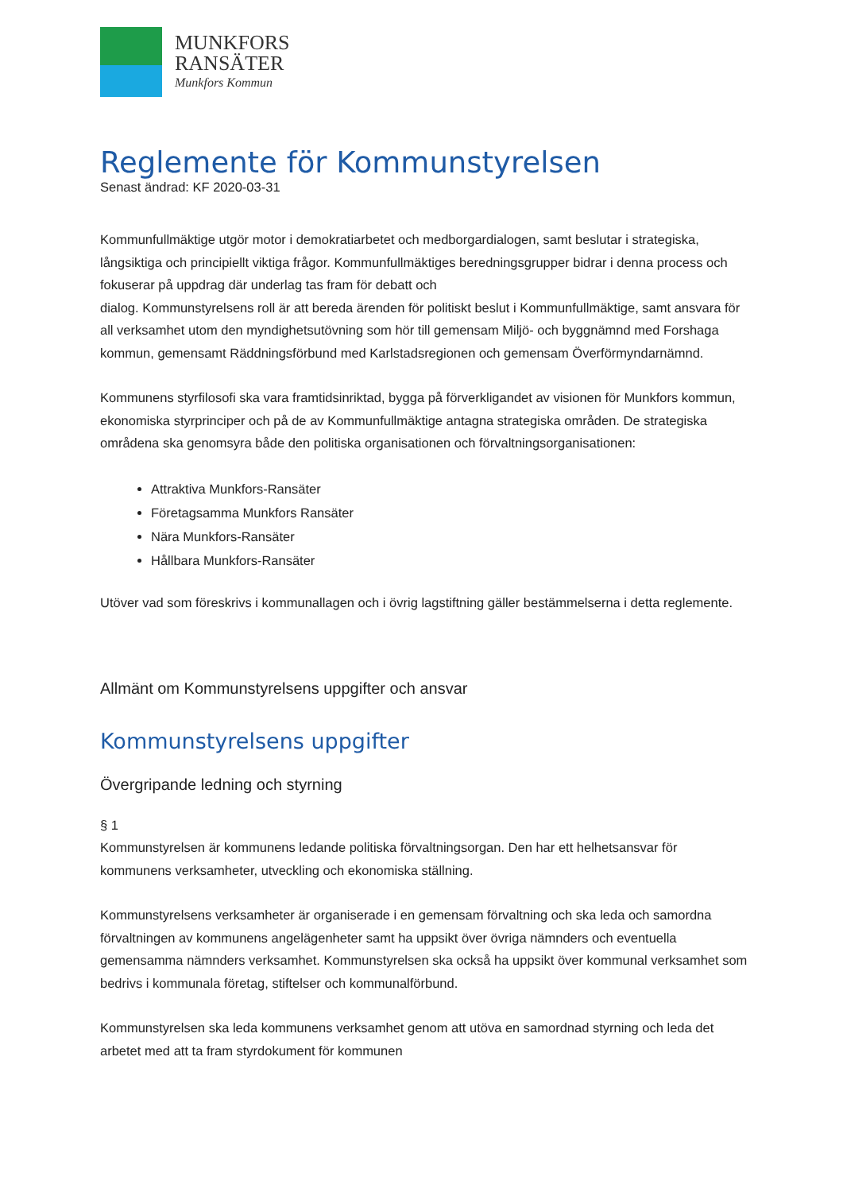MUNKFORS
RANSÄTER
Munkfors Kommun
Reglemente för Kommunstyrelsen
Senast ändrad: KF 2020-03-31
Kommunfullmäktige utgör motor i demokratiarbetet och medborgardialogen, samt beslutar i strategiska, långsiktiga och principiellt viktiga frågor. Kommunfullmäktiges beredningsgrupper bidrar i denna process och fokuserar på uppdrag där underlag tas fram för debatt och
dialog. Kommunstyrelsens roll är att bereda ärenden för politiskt beslut i Kommunfullmäktige, samt ansvara för all verksamhet utom den myndighetsutövning som hör till gemensam Miljö- och byggnämnd med Forshaga kommun, gemensamt Räddningsförbund med Karlstadsregionen och gemensam Överförmyndarnämnd.
Kommunens styrfilosofi ska vara framtidsinriktad, bygga på förverkligandet av visionen för Munkfors kommun, ekonomiska styrprinciper och på de av Kommunfullmäktige antagna strategiska områden. De strategiska områdena ska genomsyra både den politiska organisationen och förvaltningsorganisationen:
Attraktiva Munkfors-Ransäter
Företagsamma Munkfors Ransäter
Nära Munkfors-Ransäter
Hållbara Munkfors-Ransäter
Utöver vad som föreskrivs i kommunallagen och i övrig lagstiftning gäller bestämmelserna i detta reglemente.
Allmänt om Kommunstyrelsens uppgifter och ansvar
Kommunstyrelsens uppgifter
Övergripande ledning och styrning
§ 1
Kommunstyrelsen är kommunens ledande politiska förvaltningsorgan. Den har ett helhetsansvar för kommunens verksamheter, utveckling och ekonomiska ställning.
Kommunstyrelsens verksamheter är organiserade i en gemensam förvaltning och ska leda och samordna förvaltningen av kommunens angelägenheter samt ha uppsikt över övriga nämnders och eventuella gemensamma nämnders verksamhet. Kommunstyrelsen ska också ha uppsikt över kommunal verksamhet som bedrivs i kommunala företag, stiftelser och kommunalförbund.
Kommunstyrelsen ska leda kommunens verksamhet genom att utöva en samordnad styrning och leda det arbetet med att ta fram styrdokument för kommunen